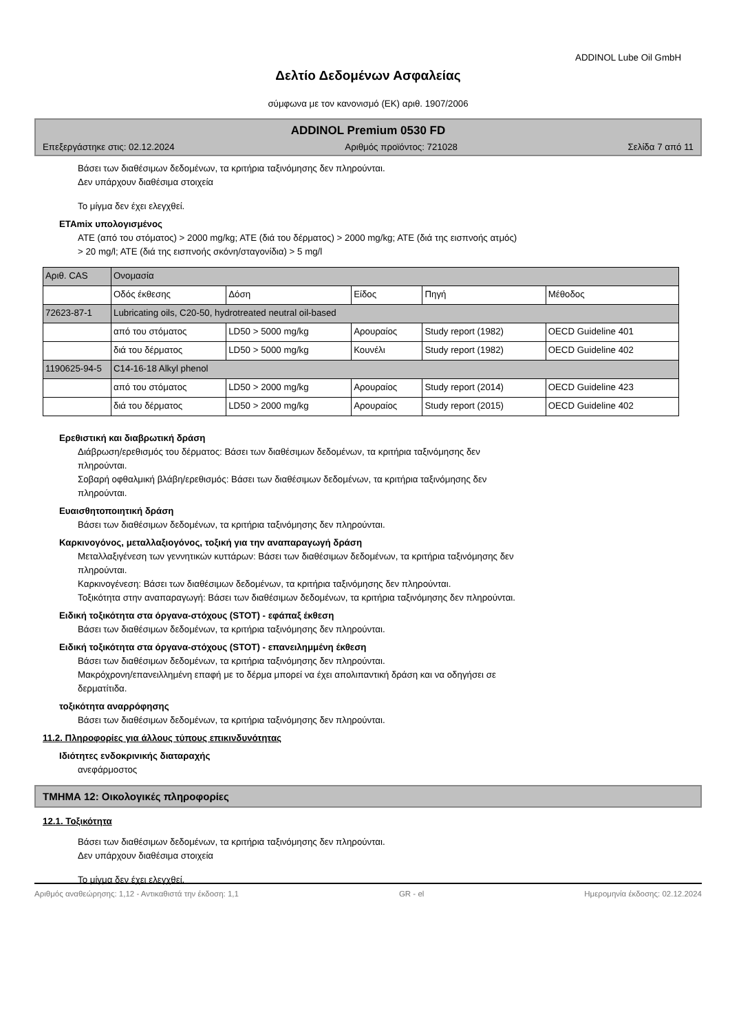ADDINOL Lube Oil GmbH
Δελτίο Δεδομένων Ασφαλείας
σύμφωνα με τον κανονισμό (ΕΚ) αριθ. 1907/2006
ADDINOL Premium 0530 FD
Επεξεργάστηκε στις: 02.12.2024 Αριθμός προϊόντος: 721028 Σελίδα 7 από 11
Βάσει των διαθέσιμων δεδομένων, τα κριτήρια ταξινόμησης δεν πληρούνται.
Δεν υπάρχουν διαθέσιμα στοιχεία
Το μίγμα δεν έχει ελεγχθεί.
ETAmix υπολογισμένος
ATE (από του στόματος) > 2000 mg/kg; ATE (διά του δέρματος) > 2000 mg/kg; ATE (διά της εισπνοής ατμός)
> 20 mg/l; ATE (διά της εισπνοής σκόνη/σταγονίδια) > 5 mg/l
| Αριθ. CAS | Ονομασία | | | | |
| | Οδός έκθεσης | Δόση | Είδος | Πηγή | Μέθοδος |
| 72623-87-1 | Lubricating oils, C20-50, hydrotreated neutral oil-based | | | | |
| | από του στόματος | LD50 > 5000 mg/kg | Αρουραίος | Study report (1982) | OECD Guideline 401 |
| | διά του δέρματος | LD50 > 5000 mg/kg | Κουνέλι | Study report (1982) | OECD Guideline 402 |
| 1190625-94-5 | C14-16-18 Alkyl phenol | | | | |
| | από του στόματος | LD50 > 2000 mg/kg | Αρουραίος | Study report (2014) | OECD Guideline 423 |
| | διά του δέρματος | LD50 > 2000 mg/kg | Αρουραίος | Study report (2015) | OECD Guideline 402 |
Ερεθιστική και διαβρωτική δράση
Διάβρωση/ερεθισμός του δέρματος: Βάσει των διαθέσιμων δεδομένων, τα κριτήρια ταξινόμησης δεν
πληρούνται.
Σοβαρή οφθαλμική βλάβη/ερεθισμός: Βάσει των διαθέσιμων δεδομένων, τα κριτήρια ταξινόμησης δεν
πληρούνται.
Ευαισθητοποιητική δράση
Βάσει των διαθέσιμων δεδομένων, τα κριτήρια ταξινόμησης δεν πληρούνται.
Καρκινογόνος, μεταλλαξιογόνος, τοξική για την αναπαραγωγή δράση
Μεταλλαξιγένεση των γεννητικών κυττάρων: Βάσει των διαθέσιμων δεδομένων, τα κριτήρια ταξινόμησης δεν
πληρούνται.
Καρκινογένεση: Βάσει των διαθέσιμων δεδομένων, τα κριτήρια ταξινόμησης δεν πληρούνται.
Τοξικότητα στην αναπαραγωγή: Βάσει των διαθέσιμων δεδομένων, τα κριτήρια ταξινόμησης δεν πληρούνται.
Ειδική τοξικότητα στα όργανα-στόχους (STOT) - εφάπαξ έκθεση
Βάσει των διαθέσιμων δεδομένων, τα κριτήρια ταξινόμησης δεν πληρούνται.
Ειδική τοξικότητα στα όργανα-στόχους (STOT) - επανειλημμένη έκθεση
Βάσει των διαθέσιμων δεδομένων, τα κριτήρια ταξινόμησης δεν πληρούνται.
Μακρόχρονη/επανειλλημένη επαφή με το δέρμα μπορεί να έχει απολιπαντική δράση και να οδηγήσει σε
δερματίτιδα.
τοξικότητα αναρρόφησης
Βάσει των διαθέσιμων δεδομένων, τα κριτήρια ταξινόμησης δεν πληρούνται.
11.2. Πληροφορίες για άλλους τύπους επικινδυνότητας
Ιδιότητες ενδοκρινικής διαταραχής
ανεφάρμοστος
ΤΜΗΜΑ 12: Οικολογικές πληροφορίες
12.1. Τοξικότητα
Βάσει των διαθέσιμων δεδομένων, τα κριτήρια ταξινόμησης δεν πληρούνται.
Δεν υπάρχουν διαθέσιμα στοιχεία
Το μίγμα δεν έχει ελεγχθεί.
Αριθμός αναθεώρησης: 1,12 - Αντικαθιστά την έκδοση: 1,1 GR - el Ημερομηνία έκδοσης: 02.12.2024